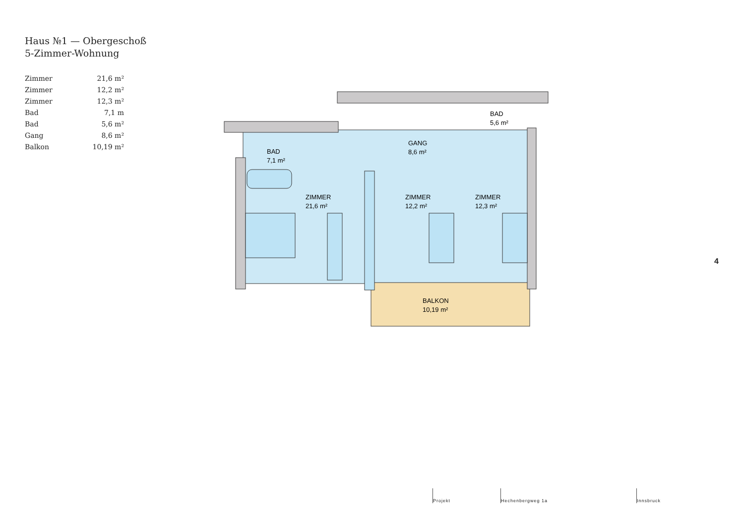Haus №1 — Obergeschoß
5-Zimmer-Wohnung
| Zimmer | 21,6 m² |
| Zimmer | 12,2 m² |
| Zimmer | 12,3 m² |
| Bad | 7,1 m |
| Bad | 5,6 m² |
| Gang | 8,6 m² |
| Balkon | 10,19 m² |
BAD
7,1 m²
GANG
8,6 m²
BAD
5,6 m²
ZIMMER
21,6 m²
ZIMMER
12,2 m²
ZIMMER
12,3 m²
BALKON
10,19 m²
4
Projekt
Hechenbergweg 1a
Innsbruck